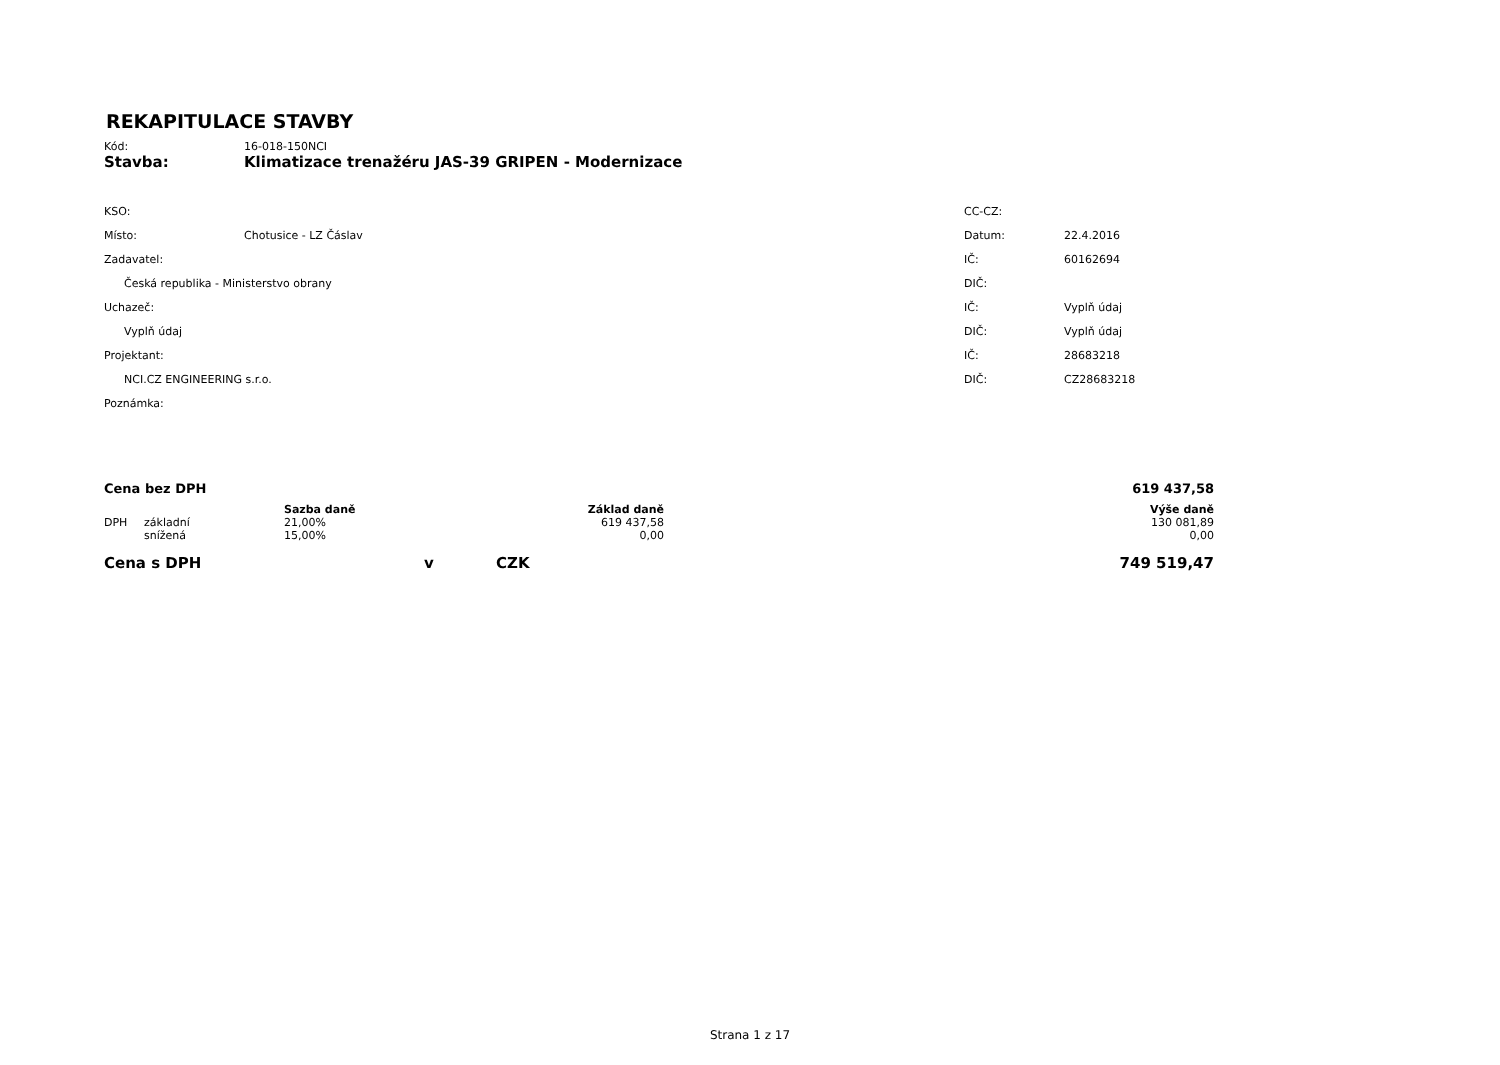REKAPITULACE STAVBY
| Kód: | 16-018-150NCI |
| Stavba: | Klimatizace trenažéru JAS-39 GRIPEN - Modernizace |
| KSO: | | CC-CZ: | |
| Místo: | Chotusice - LZ Čáslav | Datum: | 22.4.2016 |
| Zadavatel: | | IČ: | 60162694 |
| Česká republika - Ministerstvo obrany | | DIČ: | |
| Uchazeč: | | IČ: | Vyplň údaj |
| Vyplň údaj | | DIČ: | Vyplň údaj |
| Projektant: | | IČ: | 28683218 |
| NCI.CZ ENGINEERING s.r.o. | | DIČ: | CZ28683218 |
| Poznámka: | | | |
| Cena bez DPH | | | | 619 437,58 |
| | | Sazba daně | Základ daně | Výše daně |
| DPH | základní | 21,00% | 619 437,58 | 130 081,89 |
| | snížená | 15,00% | 0,00 | 0,00 |
| Cena s DPH | v | CZK | 749 519,47 |
Strana 1 z 17